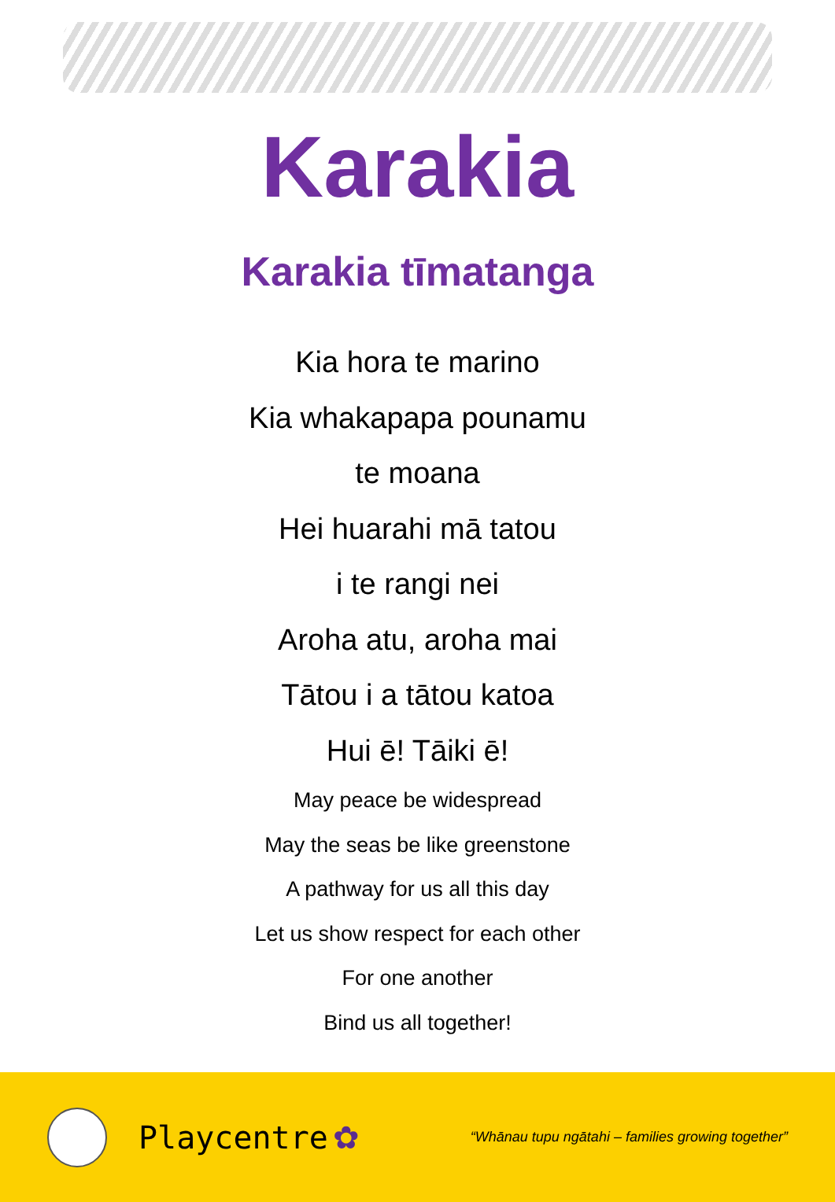Karakia
Karakia tīmatanga
Kia hora te marino
Kia whakapapa pounamu
te moana
Hei huarahi mā tatou
i te rangi nei
Aroha atu, aroha mai
Tātou i a tātou katoa
Hui ē! Tāiki ē!
May peace be widespread
May the seas be like greenstone
A pathway for us all this day
Let us show respect for each other
For one another
Bind us all together!
Playcentre ✿ “Whānau tupu ngātahi – families growing together”